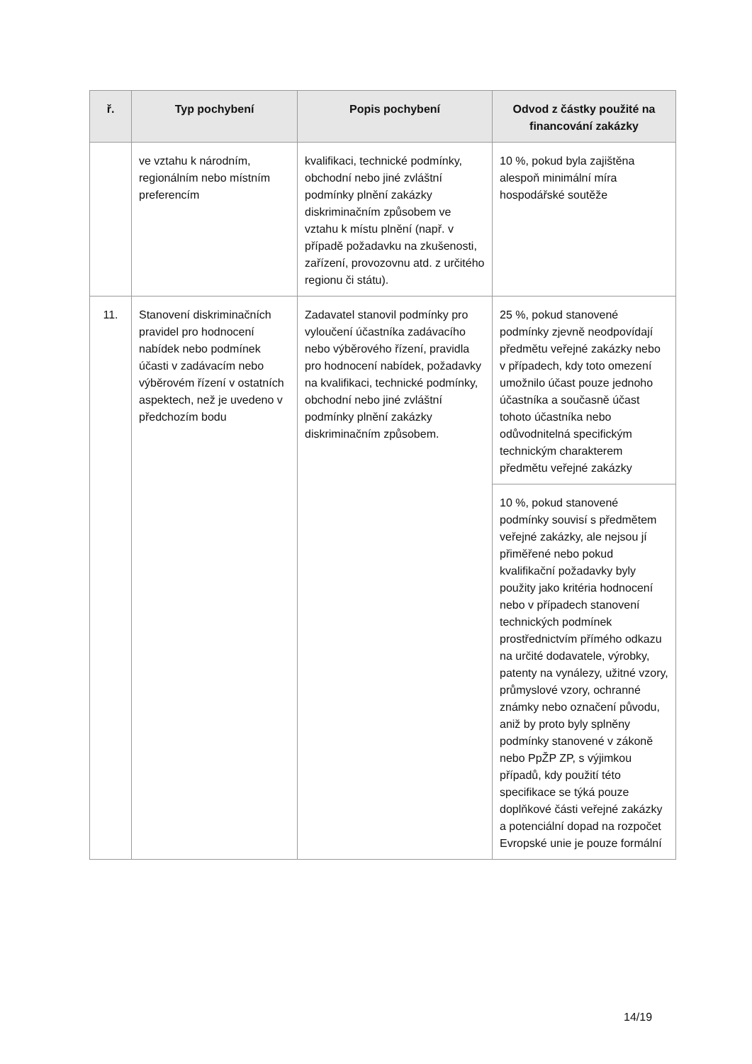| ř. | Typ pochybení | Popis pochybení | Odvod z částky použité na financování zakázky |
| --- | --- | --- | --- |
| | ve vztahu k národním, regionálním nebo místním preferencím | kvalifikaci, technické podmínky, obchodní nebo jiné zvláštní podmínky plnění zakázky diskriminačním způsobem ve vztahu k místu plnění (např. v případě požadavku na zkušenosti, zařízení, provozovnu atd. z určitého regionu či státu). | 10 %, pokud byla zajištěna alespoň minimální míra hospodářské soutěže |
| 11. | Stanovení diskriminačních pravidel pro hodnocení nabídek nebo podmínek účasti v zadávacím nebo výběrovém řízení v ostatních aspektech, než je uvedeno v předchozím bodu | Zadavatel stanovil podmínky pro vyloučení účastníka zadávacího nebo výběrového řízení, pravidla pro hodnocení nabídek, požadavky na kvalifikaci, technické podmínky, obchodní nebo jiné zvláštní podmínky plnění zakázky diskriminačním způsobem. | 25 %, pokud stanovené podmínky zjevně neodpovídají předmětu veřejné zakázky nebo v případech, kdy toto omezení umožnilo účast pouze jednoho účastníka a současně účast tohoto účastníka nebo odůvodnitelná specifickým technickým charakterem předmětu veřejné zakázky |
| | | | 10 %, pokud stanovené podmínky souvisí s předmětem veřejné zakázky, ale nejsou jí přiměřené nebo pokud kvalifikační požadavky byly použity jako kritéria hodnocení nebo v případech stanovení technických podmínek prostřednictvím přímého odkazu na určité dodavatele, výrobky, patenty na vynálezy, užitné vzory, průmyslové vzory, ochranné známky nebo označení původu, aniž by proto byly splněny podmínky stanovené v zákoně nebo PpŽP ZP, s výjimkou případů, kdy použití této specifikace se týká pouze doplňkové části veřejné zakázky a potenciální dopad na rozpočet Evropské unie je pouze formální |
14/19